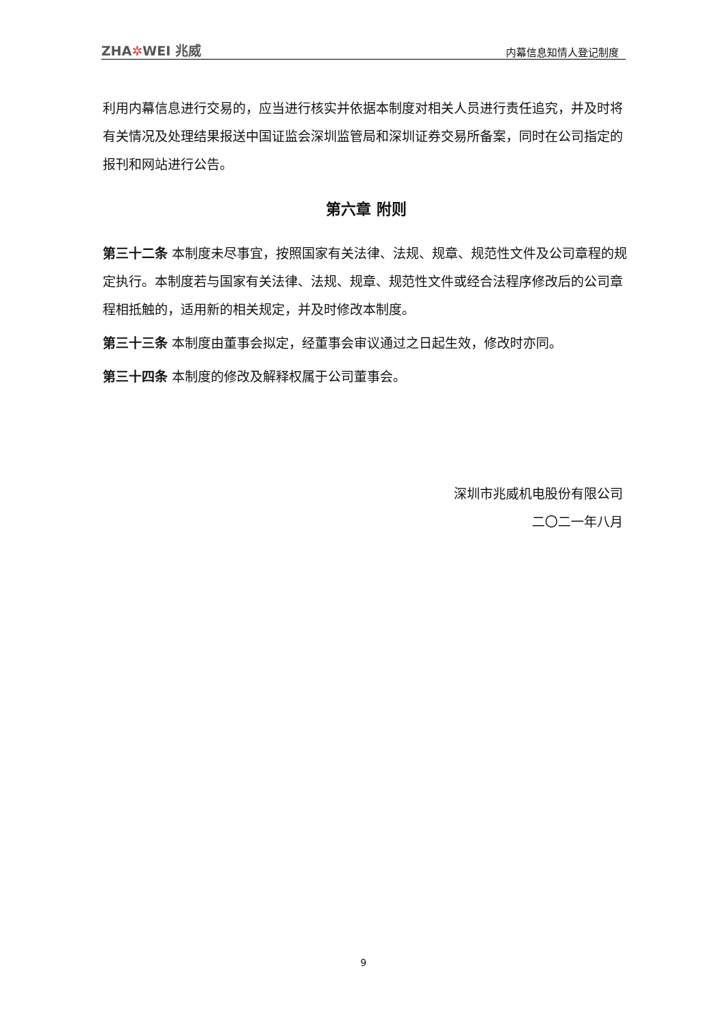ZHA✲WEI 兆威
内幕信息知情人登记制度
利用内幕信息进行交易的，应当进行核实并依据本制度对相关人员进行责任追究，并及时将有关情况及处理结果报送中国证监会深圳监管局和深圳证券交易所备案，同时在公司指定的报刊和网站进行公告。
第六章 附则
第三十二条 本制度未尽事宜，按照国家有关法律、法规、规章、规范性文件及公司章程的规定执行。本制度若与国家有关法律、法规、规章、规范性文件或经合法程序修改后的公司章程相抵触的，适用新的相关规定，并及时修改本制度。
第三十三条 本制度由董事会拟定，经董事会审议通过之日起生效，修改时亦同。
第三十四条 本制度的修改及解释权属于公司董事会。
深圳市兆威机电股份有限公司
二〇二一年八月
9